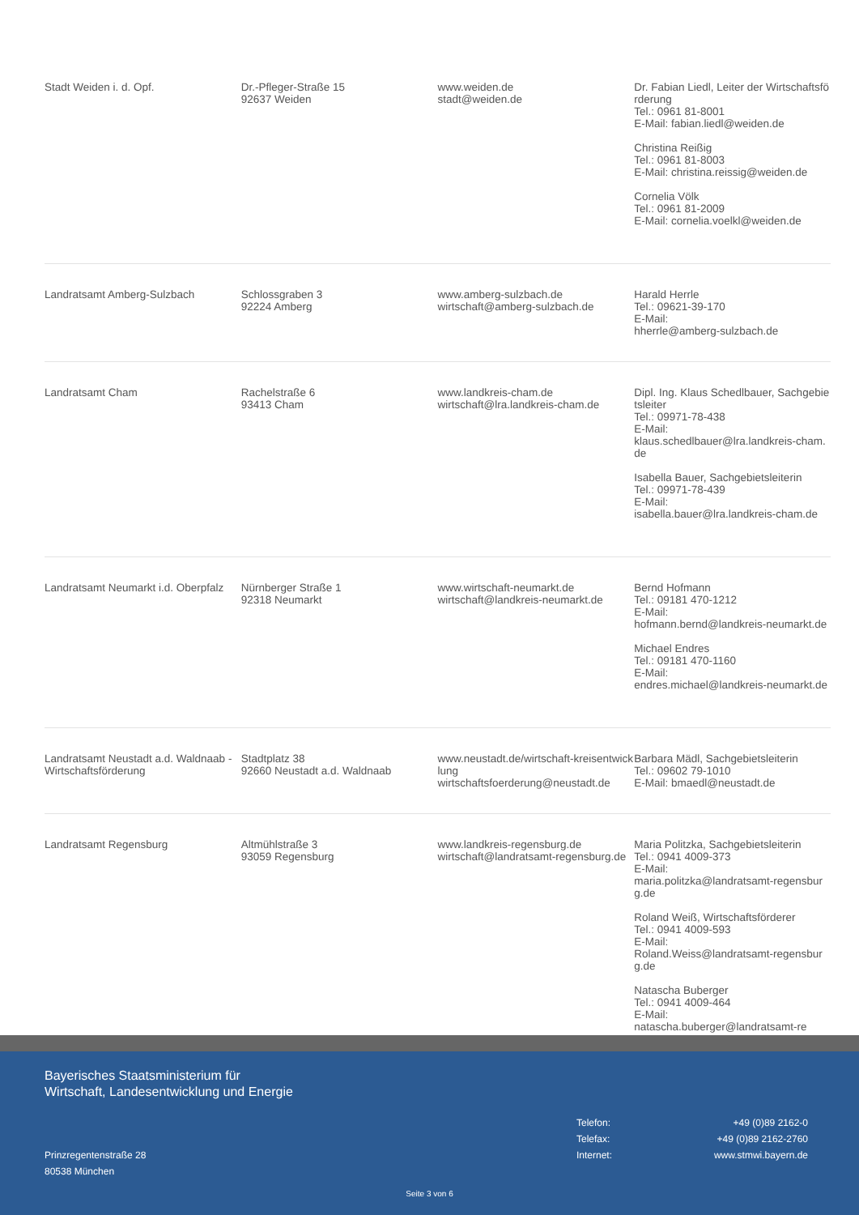| Stadt Weiden i. d. Opf. | Dr.-Pfleger-Straße 15 92637 Weiden | www.weiden.de stadt@weiden.de | Dr. Fabian Liedl, Leiter der Wirtschaftsförderung Tel.: 0961 81-8001 E-Mail: fabian.liedl@weiden.de Christina Reißig Tel.: 0961 81-8003 E-Mail: christina.reissig@weiden.de Cornelia Völk Tel.: 0961 81-2009 E-Mail: cornelia.voelkl@weiden.de |
| Landratsamt Amberg-Sulzbach | Schlossgraben 3 92224 Amberg | www.amberg-sulzbach.de wirtschaft@amberg-sulzbach.de | Harald Herrle Tel.: 09621-39-170 E-Mail: hherrle@amberg-sulzbach.de |
| Landratsamt Cham | Rachelstraße 6 93413 Cham | www.landkreis-cham.de wirtschaft@lra.landkreis-cham.de | Dipl. Ing. Klaus Schedlbauer, Sachgebietsleiter Tel.: 09971-78-438 E-Mail: klaus.schedlbauer@lra.landkreis-cham.de Isabella Bauer, Sachgebietsleiterin Tel.: 09971-78-439 E-Mail: isabella.bauer@lra.landkreis-cham.de |
| Landratsamt Neumarkt i.d. Oberpfalz | Nürnberger Straße 1 92318 Neumarkt | www.wirtschaft-neumarkt.de wirtschaft@landkreis-neumarkt.de | Bernd Hofmann Tel.: 09181 470-1212 E-Mail: hofmann.bernd@landkreis-neumarkt.de Michael Endres Tel.: 09181 470-1160 E-Mail: endres.michael@landkreis-neumarkt.de |
| Landratsamt Neustadt a.d. Waldnaab - Wirtschaftsförderung | Stadtplatz 38 92660 Neustadt a.d. Waldnaab | www.neustadt.de/wirtschaft-kreisentwicklung wirtschaftsfoerderung@neustadt.de | Barbara Mädl, Sachgebietsleiterin Tel.: 09602 79-1010 E-Mail: bmaedl@neustadt.de |
| Landratsamt Regensburg | Altmühlstraße 3 93059 Regensburg | www.landkreis-regensburg.de wirtschaft@landratsamt-regensburg.de | Maria Politzka, Sachgebietsleiterin Tel.: 0941 4009-373 E-Mail: maria.politzka@landratsamt-regensburg.de Roland Weiß, Wirtschaftsförderer Tel.: 0941 4009-593 E-Mail: Roland.Weiss@landratsamt-regensburg.de Natascha Buberger Tel.: 0941 4009-464 E-Mail: natascha.buberger@landratsamt-re |
Bayerisches Staatsministerium für
Wirtschaft, Landesentwicklung und Energie
Telefon: +49 (0)89 2162-0
Telefax: +49 (0)89 2162-2760
Internet: www.stmwi.bayern.de
Prinzregentenstraße 28
80538 München
Seite 3 von 6